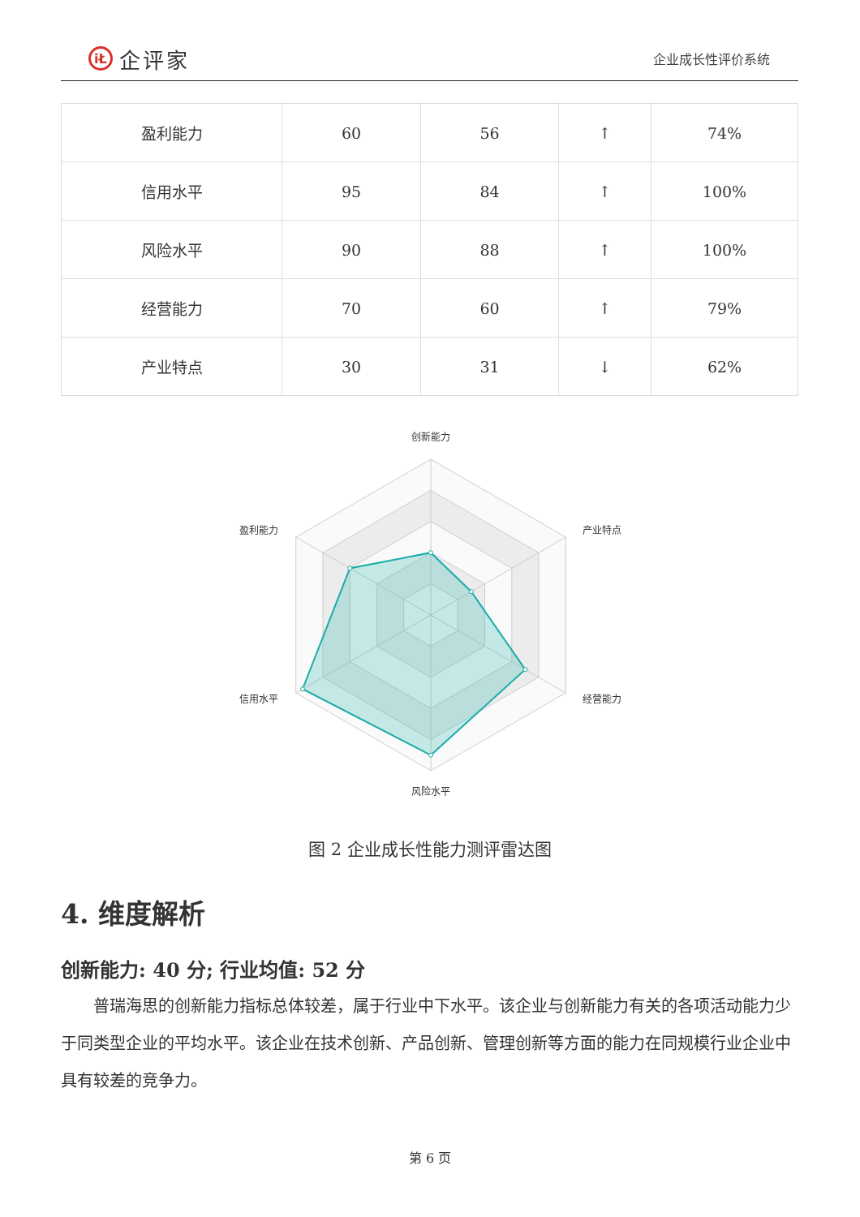iŁ 企评家
企业成长性评价系统
| 盈利能力 | 60 | 56 | ↑ | 74% |
| 信用水平 | 95 | 84 | ↑ | 100% |
| 风险水平 | 90 | 88 | ↑ | 100% |
| 经营能力 | 70 | 60 | ↑ | 79% |
| 产业特点 | 30 | 31 | ↓ | 62% |
创新能力
盈利能力
产业特点
信用水平
经营能力
风险水平
图 2 企业成长性能力测评雷达图
4. 维度解析
创新能力: 40 分; 行业均值: 52 分
普瑞海思的创新能力指标总体较差，属于行业中下水平。该企业与创新能力有关的各项活动能力少于同类型企业的平均水平。该企业在技术创新、产品创新、管理创新等方面的能力在同规模行业企业中具有较差的竞争力。
第 6 页